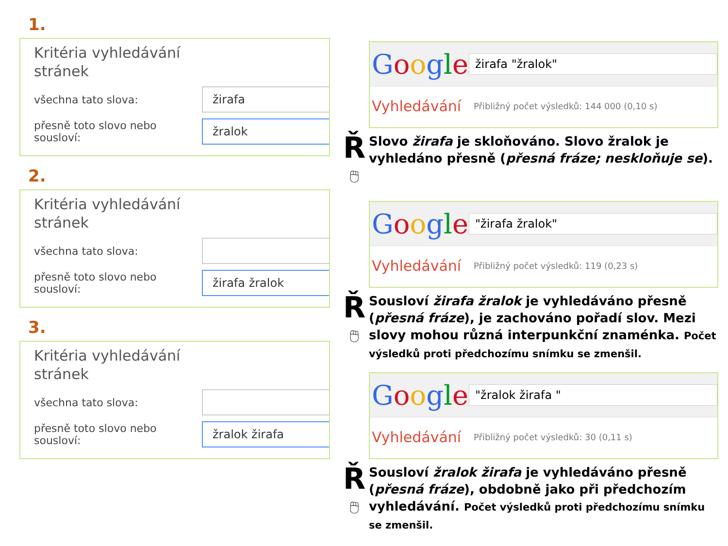1.
Kritéria vyhledávání
stránek
všechna tato slova:
žirafa
přesně toto slovo nebo sousloví:
žralok
2.
Kritéria vyhledávání
stránek
všechna tato slova:
přesně toto slovo nebo sousloví:
žirafa žralok
3.
Kritéria vyhledávání
stránek
všechna tato slova:
přesně toto slovo nebo sousloví:
žralok žirafa
Google
žirafa "žralok"
Vyhledávání
Přibližný počet výsledků: 144 000 (0,10 s)
Ř
🖱
Slovo žirafa je skloňováno. Slovo žralok je vyhledáno přesně (přesná fráze; neskloňuje se).
Google
"žirafa žralok"
Vyhledávání
Přibližný počet výsledků: 119 (0,23 s)
Ř
🖱
Sousloví žirafa žralok je vyhledáváno přesně (přesná fráze), je zachováno pořadí slov. Mezi slovy mohou různá interpunkční znaménka. Počet výsledků proti předchozímu snímku se zmenšil.
Google
"žralok žirafa "
Vyhledávání
Přibližný počet výsledků: 30 (0,11 s)
Ř
🖱
Sousloví žralok žirafa je vyhledáváno přesně (přesná fráze), obdobně jako při předchozím vyhledávání. Počet výsledků proti předchozímu snímku se zmenšil.